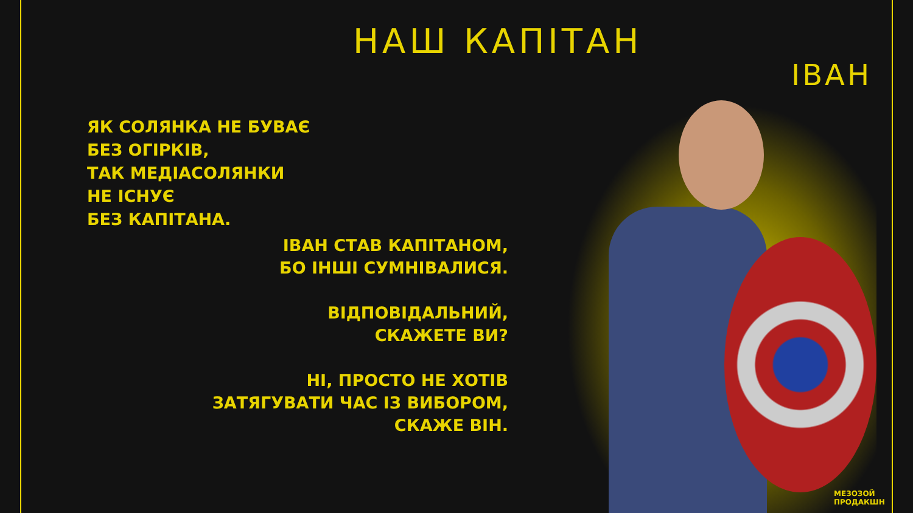НАШ КАПІТАН
ІВАН
ЯК СОЛЯНКА НЕ БУВАЄ
БЕЗ ОГІРКІВ,
ТАК МЕДІАСОЛЯНКИ
НЕ ІСНУЄ
БЕЗ КАПІТАНА.
ІВАН СТАВ КАПІТАНОМ,
БО ІНШІ СУМНІВАЛИСЯ.
ВІДПОВІДАЛЬНИЙ,
СКАЖЕТЕ ВИ?
НІ, ПРОСТО НЕ ХОТІВ
ЗАТЯГУВАТИ ЧАС ІЗ ВИБОРОМ,
СКАЖЕ ВІН.
МЕЗОЗОЙ
ПРОДАКШН